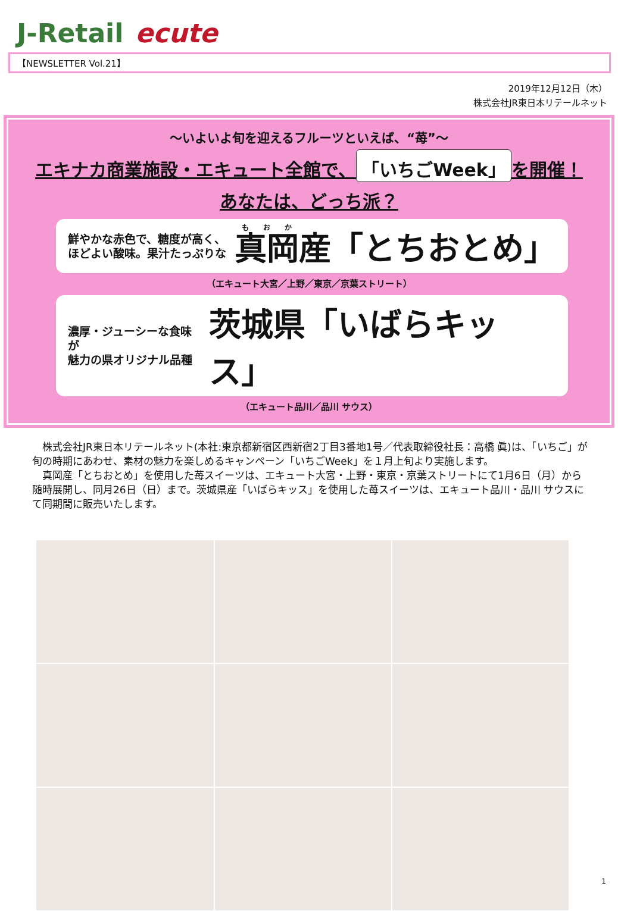J-Retail ecute
【NEWSLETTER Vol.21】
2019年12月12日（木）
株式会社JR東日本リテールネット
～いよいよ旬を迎えるフルーツといえば、“苺”～
エキナカ商業施設・エキュート全館で、 「いちごWeek」 を開催！
あなたは、どっち派？
鮮やかな赤色で、糖度が高く、
ほどよい酸味。果汁たっぷりな
真岡産「とちおとめ」
（エキュート大宮／上野／東京／京葉ストリート）
濃厚・ジューシーな食味が
魅力の県オリジナル品種
茨城県「いばらキッス」
（エキュート品川／品川 サウス）
　株式会社JR東日本リテールネット(本社:東京都新宿区西新宿2丁目3番地1号／代表取締役社長：高橋 眞)は、「いちご」が旬の時期にあわせ、素材の魅力を楽しめるキャンペーン「いちごWeek」を１月上旬より実施します。
　真岡産「とちおとめ」を使用した苺スイーツは、エキュート大宮・上野・東京・京葉ストリートにて1月6日（月）から随時展開し、同月26日（日）まで。茨城県産「いばらキッス」を使用した苺スイーツは、エキュート品川・品川 サウスにて同期間に販売いたします。
1